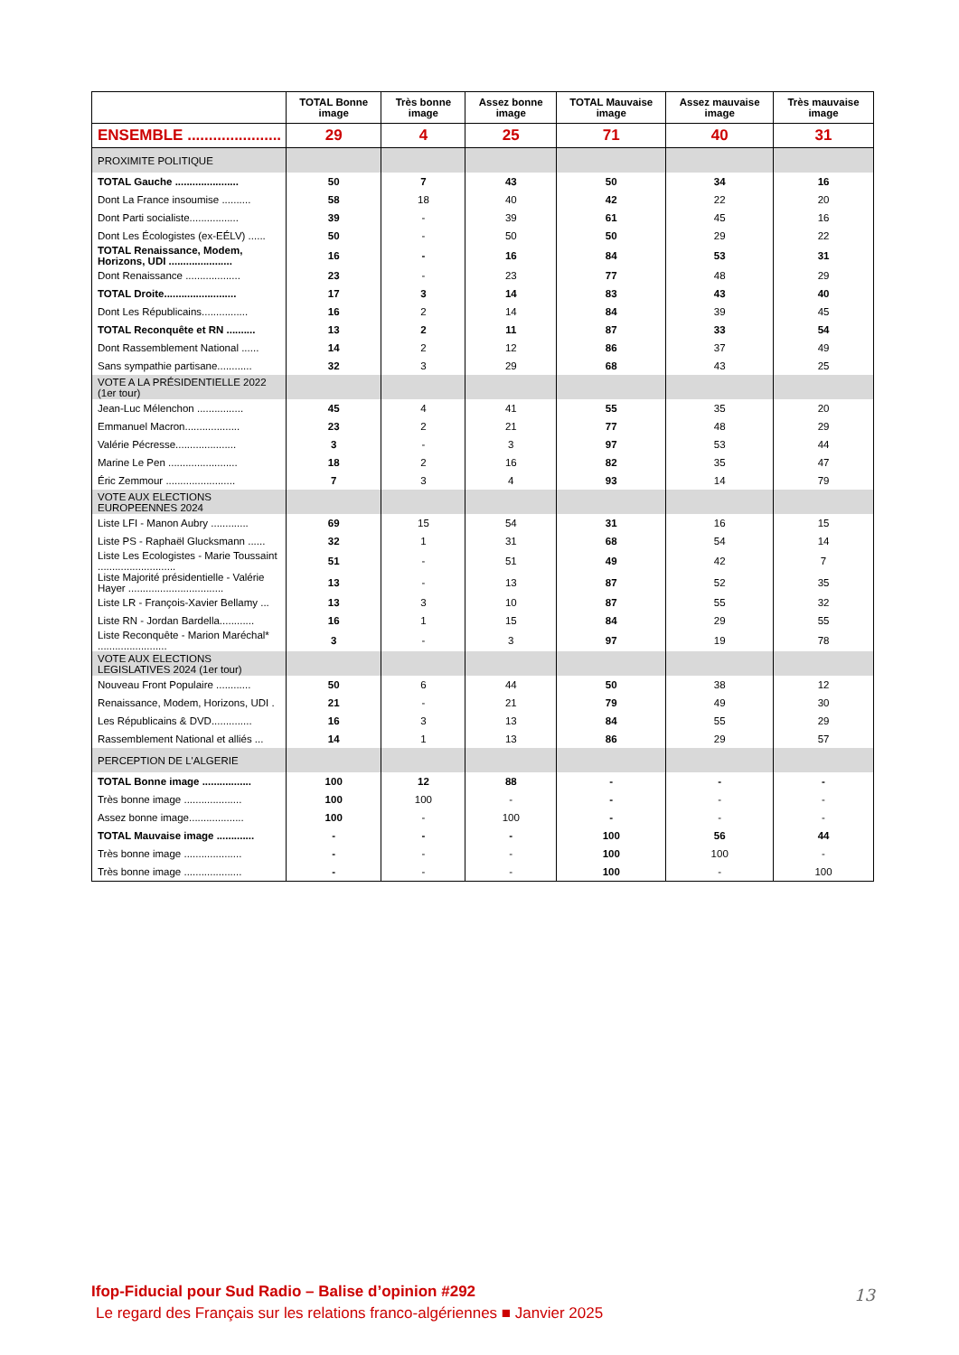| | TOTAL Bonne image | Très bonne image | Assez bonne image | TOTAL Mauvaise image | Assez mauvaise image | Très mauvaise image |
| --- | --- | --- | --- | --- | --- | --- |
| ENSEMBLE ...................... | 29 | 4 | 25 | 71 | 40 | 31 |
| PROXIMITE POLITIQUE | | | | | | |
| TOTAL Gauche ...................... | 50 | 7 | 43 | 50 | 34 | 16 |
| Dont La France insoumise .......... | 58 | 18 | 40 | 42 | 22 | 20 |
| Dont Parti socialiste................. | 39 | - | 39 | 61 | 45 | 16 |
| Dont Les Écologistes (ex-EÉLV) ...... | 50 | - | 50 | 50 | 29 | 22 |
| TOTAL Renaissance, Modem, Horizons, UDI ...................... | 16 | - | 16 | 84 | 53 | 31 |
| Dont Renaissance ................... | 23 | - | 23 | 77 | 48 | 29 |
| TOTAL Droite......................... | 17 | 3 | 14 | 83 | 43 | 40 |
| Dont Les Républicains................ | 16 | 2 | 14 | 84 | 39 | 45 |
| TOTAL Reconquête et RN .......... | 13 | 2 | 11 | 87 | 33 | 54 |
| Dont Rassemblement National ...... | 14 | 2 | 12 | 86 | 37 | 49 |
| Sans sympathie partisane............ | 32 | 3 | 29 | 68 | 43 | 25 |
| VOTE A LA PRÉSIDENTIELLE 2022 (1er tour) | | | | | | |
| Jean-Luc Mélenchon ................ | 45 | 4 | 41 | 55 | 35 | 20 |
| Emmanuel Macron................... | 23 | 2 | 21 | 77 | 48 | 29 |
| Valérie Pécresse..................... | 3 | - | 3 | 97 | 53 | 44 |
| Marine Le Pen ........................ | 18 | 2 | 16 | 82 | 35 | 47 |
| Éric Zemmour ........................ | 7 | 3 | 4 | 93 | 14 | 79 |
| VOTE AUX ELECTIONS EUROPEENNES 2024 | | | | | | |
| Liste LFI - Manon Aubry ............. | 69 | 15 | 54 | 31 | 16 | 15 |
| Liste PS - Raphaël Glucksmann ...... | 32 | 1 | 31 | 68 | 54 | 14 |
| Liste Les Ecologistes - Marie Toussaint ........................... | 51 | - | 51 | 49 | 42 | 7 |
| Liste Majorité présidentielle - Valérie Hayer ................................. | 13 | - | 13 | 87 | 52 | 35 |
| Liste LR - François-Xavier Bellamy ... | 13 | 3 | 10 | 87 | 55 | 32 |
| Liste RN - Jordan Bardella............ | 16 | 1 | 15 | 84 | 29 | 55 |
| Liste Reconquête - Marion Maréchal* ........................ | 3 | - | 3 | 97 | 19 | 78 |
| VOTE AUX ELECTIONS LEGISLATIVES 2024 (1er tour) | | | | | | |
| Nouveau Front Populaire ............ | 50 | 6 | 44 | 50 | 38 | 12 |
| Renaissance, Modem, Horizons, UDI . | 21 | - | 21 | 79 | 49 | 30 |
| Les Républicains & DVD.............. | 16 | 3 | 13 | 84 | 55 | 29 |
| Rassemblement National et alliés ... | 14 | 1 | 13 | 86 | 29 | 57 |
| PERCEPTION DE L'ALGERIE | | | | | | |
| TOTAL Bonne image ................. | 100 | 12 | 88 | - | - | - |
| Très bonne image .................... | 100 | 100 | - | - | - | - |
| Assez bonne image................... | 100 | - | 100 | - | - | - |
| TOTAL Mauvaise image ............. | - | - | - | 100 | 56 | 44 |
| Très bonne image .................... | - | - | - | 100 | 100 | - |
| Très bonne image .................... | - | - | - | 100 | - | 100 |
Ifop-Fiducial pour Sud Radio – Balise d’opinion #292
Le regard des Français sur les relations franco-algériennes ■ Janvier 2025
13